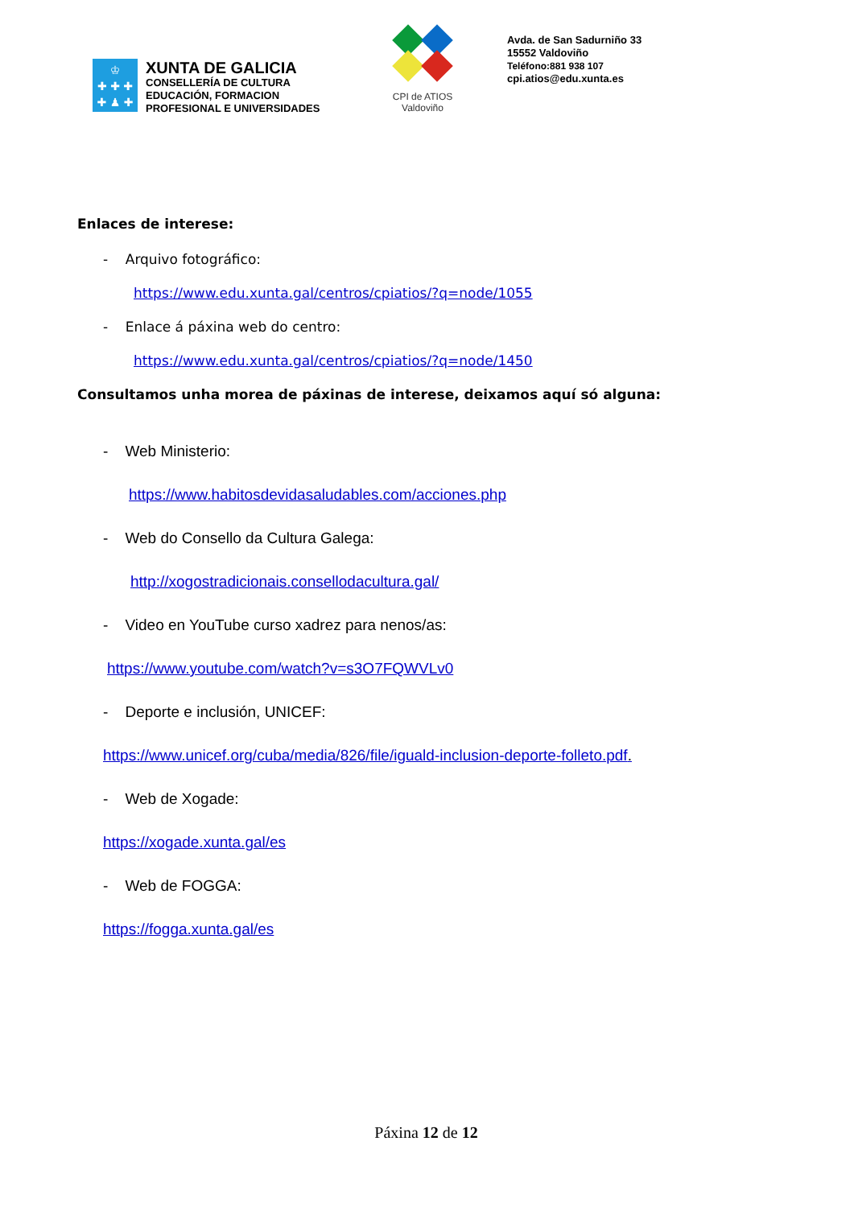♔
✚ ✚ ✚
✚ ♟ ✚
XUNTA DE GALICIA
CONSELLERÍA DE CULTURA
EDUCACIÓN, FORMACION
PROFESIONAL E UNIVERSIDADES
CPI de ATIOS
Valdoviño
Avda. de San Sadurniño 33
15552 Valdoviño
Teléfono:881 938 107
cpi.atios@edu.xunta.es
Enlaces de interese:
- Arquivo fotográfico:
https://www.edu.xunta.gal/centros/cpiatios/?q=node/1055
- Enlace á páxina web do centro:
https://www.edu.xunta.gal/centros/cpiatios/?q=node/1450
Consultamos unha morea de páxinas de interese, deixamos aquí só alguna:
- Web Ministerio:
https://www.habitosdevidasaludables.com/acciones.php
- Web do Consello da Cultura Galega:
http://xogostradicionais.consellodacultura.gal/
- Video en YouTube curso xadrez para nenos/as:
https://www.youtube.com/watch?v=s3O7FQWVLv0
- Deporte e inclusión, UNICEF:
https://www.unicef.org/cuba/media/826/file/iguald-inclusion-deporte-folleto.pdf.
- Web de Xogade:
https://xogade.xunta.gal/es
- Web de FOGGA:
https://fogga.xunta.gal/es
Páxina 12 de 12